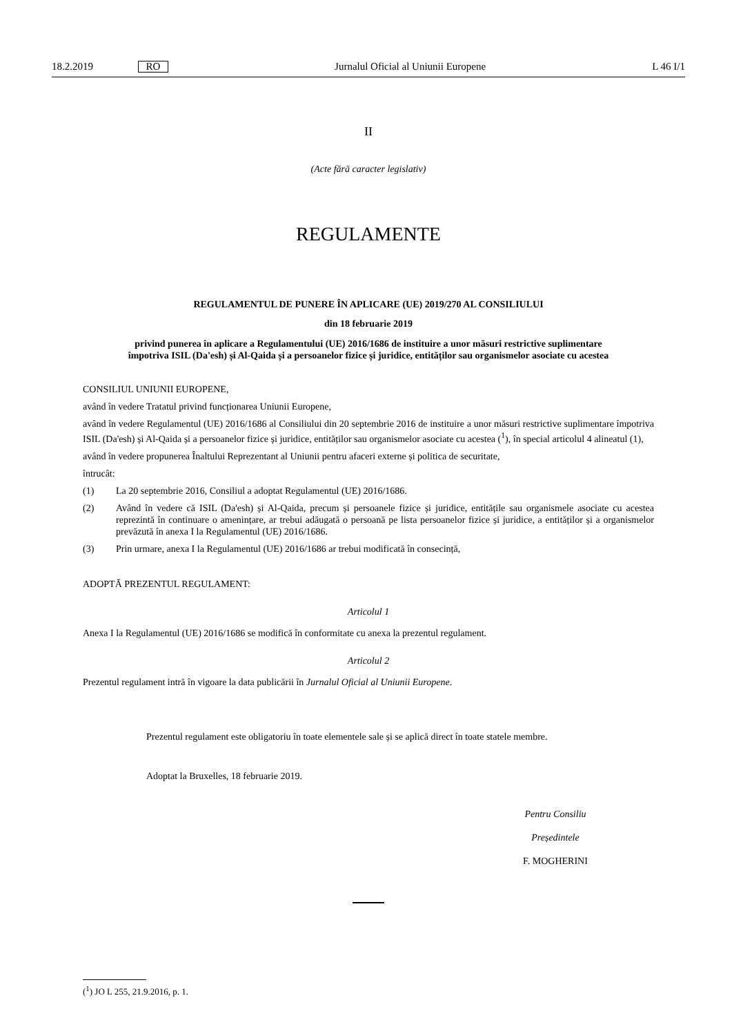18.2.2019 RO Jurnalul Oficial al Uniunii Europene L 46 I/1
II
(Acte fără caracter legislativ)
REGULAMENTE
REGULAMENTUL DE PUNERE ÎN APLICARE (UE) 2019/270 AL CONSILIULUI
din 18 februarie 2019
privind punerea în aplicare a Regulamentului (UE) 2016/1686 de instituire a unor măsuri restrictive suplimentare împotriva ISIL (Da'esh) și Al-Qaida și a persoanelor fizice și juridice, entităților sau organismelor asociate cu acestea
CONSILIUL UNIUNII EUROPENE,
având în vedere Tratatul privind funcționarea Uniunii Europene,
având în vedere Regulamentul (UE) 2016/1686 al Consiliului din 20 septembrie 2016 de instituire a unor măsuri restrictive suplimentare împotriva ISIL (Da'esh) și Al-Qaida și a persoanelor fizice și juridice, entităților sau organismelor asociate cu acestea (<sup>1</sup>), în special articolul 4 alineatul (1),
având în vedere propunerea Înaltului Reprezentant al Uniunii pentru afaceri externe și politica de securitate,
întrucât:
(1) La 20 septembrie 2016, Consiliul a adoptat Regulamentul (UE) 2016/1686.
(2) Având în vedere că ISIL (Da'esh) și Al-Qaida, precum și persoanele fizice și juridice, entitățile sau organismele asociate cu acestea reprezintă în continuare o amenințare, ar trebui adăugată o persoană pe lista persoanelor fizice și juridice, a entităților și a organismelor prevăzută în anexa I la Regulamentul (UE) 2016/1686.
(3) Prin urmare, anexa I la Regulamentul (UE) 2016/1686 ar trebui modificată în consecință,
ADOPTĂ PREZENTUL REGULAMENT:
Articolul 1
Anexa I la Regulamentul (UE) 2016/1686 se modifică în conformitate cu anexa la prezentul regulament.
Articolul 2
Prezentul regulament intră în vigoare la data publicării în Jurnalul Oficial al Uniunii Europene.
Prezentul regulament este obligatoriu în toate elementele sale și se aplică direct în toate statele membre.
Adoptat la Bruxelles, 18 februarie 2019.
Pentru Consiliu
Președintele
F. MOGHERINI
(<sup>1</sup>) JO L 255, 21.9.2016, p. 1.